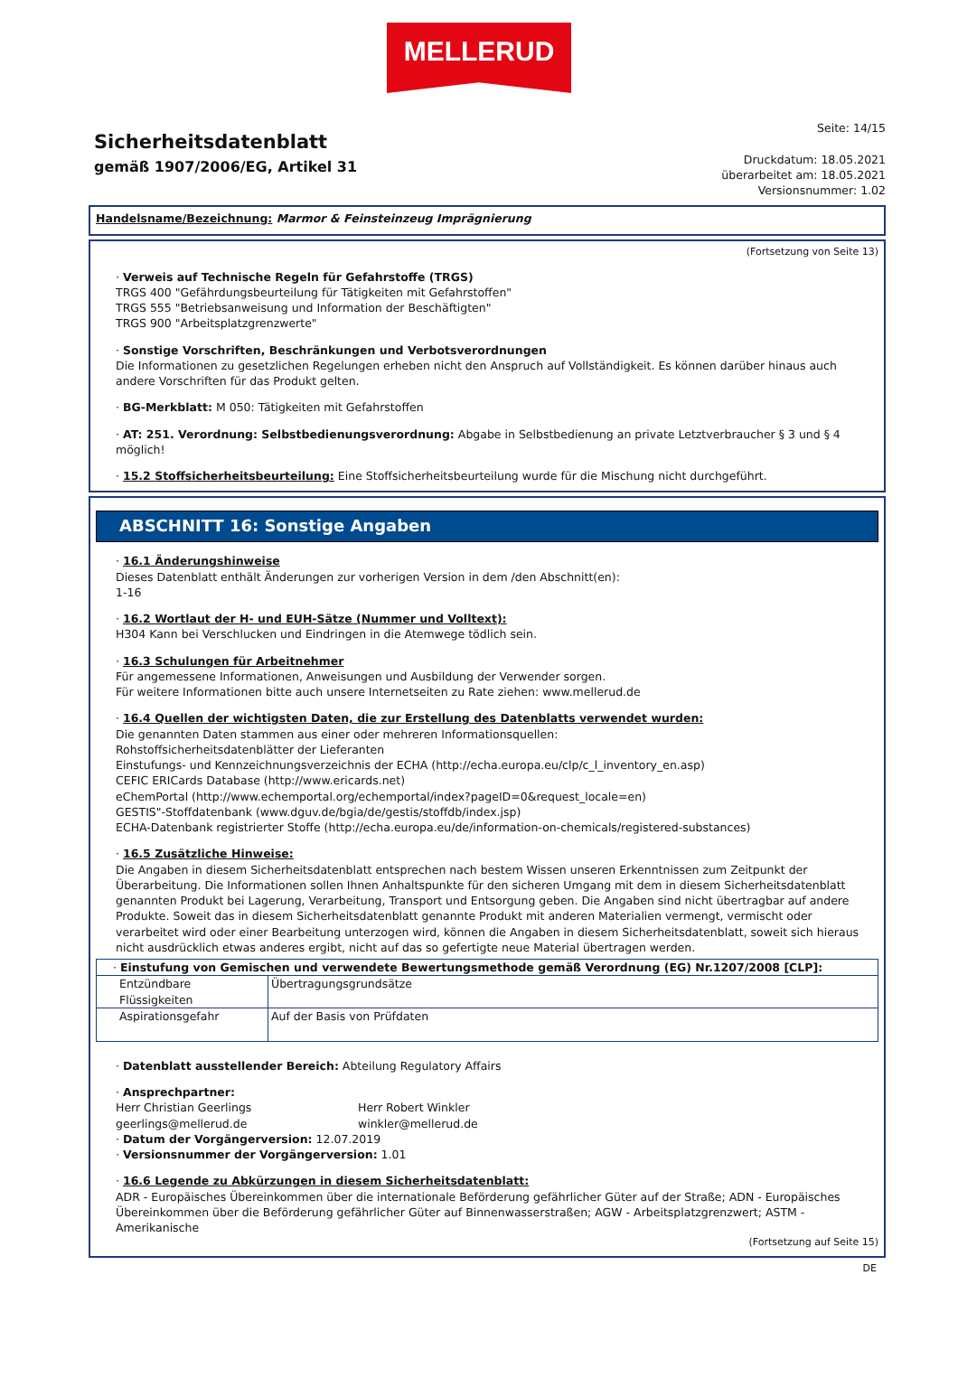MELLERUD
Sicherheitsdatenblatt
gemäß 1907/2006/EG, Artikel 31
Seite: 14/15
Druckdatum: 18.05.2021
überarbeitet am: 18.05.2021
Versionsnummer: 1.02
Handelsname/Bezeichnung: Marmor & Feinsteinzeug Imprägnierung
(Fortsetzung von Seite 13)
· Verweis auf Technische Regeln für Gefahrstoffe (TRGS)
TRGS 400 "Gefährdungsbeurteilung für Tätigkeiten mit Gefahrstoffen"
TRGS 555 "Betriebsanweisung und Information der Beschäftigten"
TRGS 900 "Arbeitsplatzgrenzwerte"
· Sonstige Vorschriften, Beschränkungen und Verbotsverordnungen
Die Informationen zu gesetzlichen Regelungen erheben nicht den Anspruch auf Vollständigkeit. Es können darüber hinaus auch andere Vorschriften für das Produkt gelten.
· BG-Merkblatt: M 050: Tätigkeiten mit Gefahrstoffen
· AT: 251. Verordnung: Selbstbedienungsverordnung: Abgabe in Selbstbedienung an private Letztverbraucher § 3 und § 4 möglich!
· 15.2 Stoffsicherheitsbeurteilung: Eine Stoffsicherheitsbeurteilung wurde für die Mischung nicht durchgeführt.
ABSCHNITT 16: Sonstige Angaben
· 16.1 Änderungshinweise
Dieses Datenblatt enthält Änderungen zur vorherigen Version in dem /den Abschnitt(en):
1-16
· 16.2 Wortlaut der H- und EUH-Sätze (Nummer und Volltext):
H304 Kann bei Verschlucken und Eindringen in die Atemwege tödlich sein.
· 16.3 Schulungen für Arbeitnehmer
Für angemessene Informationen, Anweisungen und Ausbildung der Verwender sorgen.
Für weitere Informationen bitte auch unsere Internetseiten zu Rate ziehen: www.mellerud.de
· 16.4 Quellen der wichtigsten Daten, die zur Erstellung des Datenblatts verwendet wurden:
Die genannten Daten stammen aus einer oder mehreren Informationsquellen:
Rohstoffsicherheitsdatenblätter der Lieferanten
Einstufungs- und Kennzeichnungsverzeichnis der ECHA (http://echa.europa.eu/clp/c_l_inventory_en.asp)
CEFIC ERICards Database (http://www.ericards.net)
eChemPortal (http://www.echemportal.org/echemportal/index?pageID=0&request_locale=en)
GESTIS"-Stoffdatenbank (www.dguv.de/bgia/de/gestis/stoffdb/index.jsp)
ECHA-Datenbank registrierter Stoffe (http://echa.europa.eu/de/information-on-chemicals/registered-substances)
· 16.5 Zusätzliche Hinweise:
Die Angaben in diesem Sicherheitsdatenblatt entsprechen nach bestem Wissen unseren Erkenntnissen zum Zeitpunkt der Überarbeitung. Die Informationen sollen Ihnen Anhaltspunkte für den sicheren Umgang mit dem in diesem Sicherheitsdatenblatt genannten Produkt bei Lagerung, Verarbeitung, Transport und Entsorgung geben. Die Angaben sind nicht übertragbar auf andere Produkte. Soweit das in diesem Sicherheitsdatenblatt genannte Produkt mit anderen Materialien vermengt, vermischt oder verarbeitet wird oder einer Bearbeitung unterzogen wird, können die Angaben in diesem Sicherheitsdatenblatt, soweit sich hieraus nicht ausdrücklich etwas anderes ergibt, nicht auf das so gefertigte neue Material übertragen werden.
| · Einstufung von Gemischen und verwendete Bewertungsmethode gemäß Verordnung (EG) Nr.1207/2008 [CLP]: | |
| Entzündbare Flüssigkeiten | Übertragungsgrundsätze |
| Aspirationsgefahr | Auf der Basis von Prüfdaten |
· Datenblatt ausstellender Bereich: Abteilung Regulatory Affairs
· Ansprechpartner:
Herr Christian Geerlings
geerlings@mellerud.de
Herr Robert Winkler
winkler@mellerud.de
· Datum der Vorgängerversion: 12.07.2019
· Versionsnummer der Vorgängerversion: 1.01
· 16.6 Legende zu Abkürzungen in diesem Sicherheitsdatenblatt:
ADR - Europäisches Übereinkommen über die internationale Beförderung gefährlicher Güter auf der Straße; ADN - Europäisches Übereinkommen über die Beförderung gefährlicher Güter auf Binnenwasserstraßen; AGW - Arbeitsplatzgrenzwert; ASTM - Amerikanische
(Fortsetzung auf Seite 15)
DE